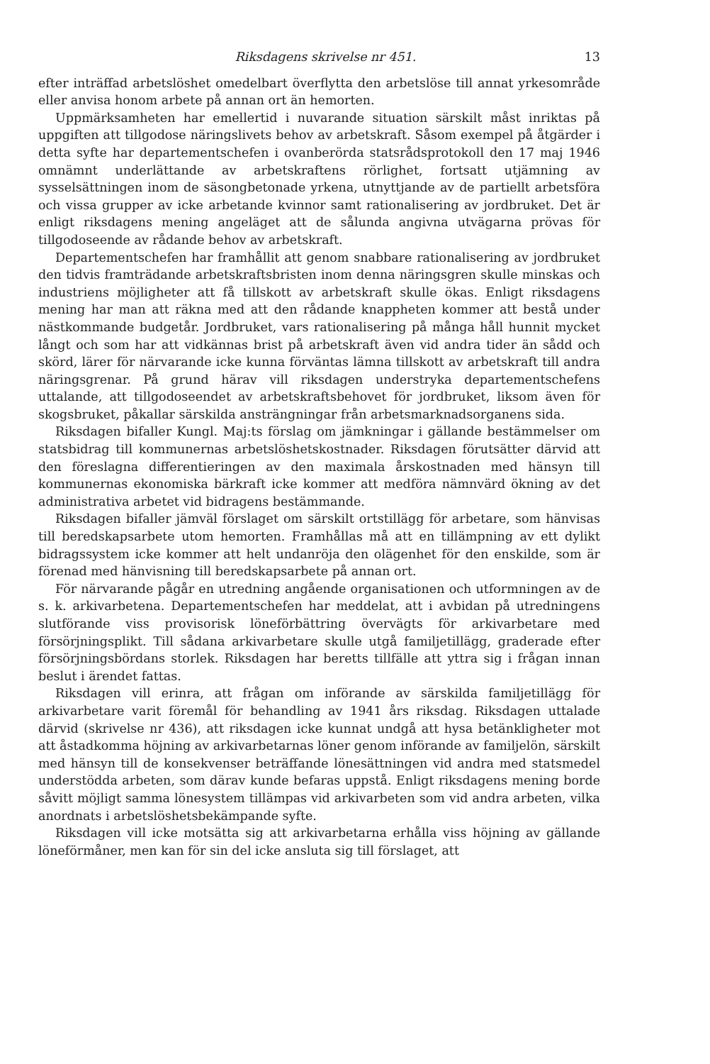Riksdagens skrivelse nr 451. 13
efter inträffad arbetslöshet omedelbart överflytta den arbetslöse till annat yrkesområde eller anvisa honom arbete på annan ort än hemorten.
Uppmärksamheten har emellertid i nuvarande situation särskilt måst inriktas på uppgiften att tillgodose näringslivets behov av arbetskraft. Såsom exempel på åtgärder i detta syfte har departementschefen i ovanberörda statsrådsprotokoll den 17 maj 1946 omnämnt underlättande av arbetskraftens rörlighet, fortsatt utjämning av sysselsättningen inom de säsongbetonade yrkena, utnyttjande av de partiellt arbetsföra och vissa grupper av icke arbetande kvinnor samt rationalisering av jordbruket. Det är enligt riksdagens mening angeläget att de sålunda angivna utvägarna prövas för tillgodoseende av rådande behov av arbetskraft.
Departementschefen har framhållit att genom snabbare rationalisering av jordbruket den tidvis framträdande arbetskraftsbristen inom denna näringsgren skulle minskas och industriens möjligheter att få tillskott av arbetskraft skulle ökas. Enligt riksdagens mening har man att räkna med att den rådande knappheten kommer att bestå under nästkommande budgetår. Jordbruket, vars rationalisering på många håll hunnit mycket långt och som har att vidkännas brist på arbetskraft även vid andra tider än sådd och skörd, lärer för närvarande icke kunna förväntas lämna tillskott av arbetskraft till andra näringsgrenar. På grund härav vill riksdagen understryka departementschefens uttalande, att tillgodoseendet av arbetskraftsbehovet för jordbruket, liksom även för skogsbruket, påkallar särskilda ansträngningar från arbetsmarknadsorganens sida.
Riksdagen bifaller Kungl. Maj:ts förslag om jämkningar i gällande bestämmelser om statsbidrag till kommunernas arbetslöshetskostnader. Riksdagen förutsätter därvid att den föreslagna differentieringen av den maximala årskostnaden med hänsyn till kommunernas ekonomiska bärkraft icke kommer att medföra nämnvärd ökning av det administrativa arbetet vid bidragens bestämmande.
Riksdagen bifaller jämväl förslaget om särskilt ortstillägg för arbetare, som hänvisas till beredskapsarbete utom hemorten. Framhållas må att en tillämpning av ett dylikt bidragssystem icke kommer att helt undanröja den olägenhet för den enskilde, som är förenad med hänvisning till beredskapsarbete på annan ort.
För närvarande pågår en utredning angående organisationen och utformningen av de s. k. arkivarbetena. Departementschefen har meddelat, att i avbidan på utredningens slutförande viss provisorisk löneförbättring övervägts för arkivarbetare med försörjningsplikt. Till sådana arkivarbetare skulle utgå familjetillägg, graderade efter försörjningsbördans storlek. Riksdagen har beretts tillfälle att yttra sig i frågan innan beslut i ärendet fattas.
Riksdagen vill erinra, att frågan om införande av särskilda familjetillägg för arkivarbetare varit föremål för behandling av 1941 års riksdag. Riksdagen uttalade därvid (skrivelse nr 436), att riksdagen icke kunnat undgå att hysa betänkligheter mot att åstadkomma höjning av arkivarbetarnas löner genom införande av familjelön, särskilt med hänsyn till de konsekvenser beträffande lönesättningen vid andra med statsmedel understödda arbeten, som därav kunde befaras uppstå. Enligt riksdagens mening borde såvitt möjligt samma lönesystem tillämpas vid arkivarbeten som vid andra arbeten, vilka anordnats i arbetslöshetsbekämpande syfte.
Riksdagen vill icke motsätta sig att arkivarbetarna erhålla viss höjning av gällande löneförmåner, men kan för sin del icke ansluta sig till förslaget, att